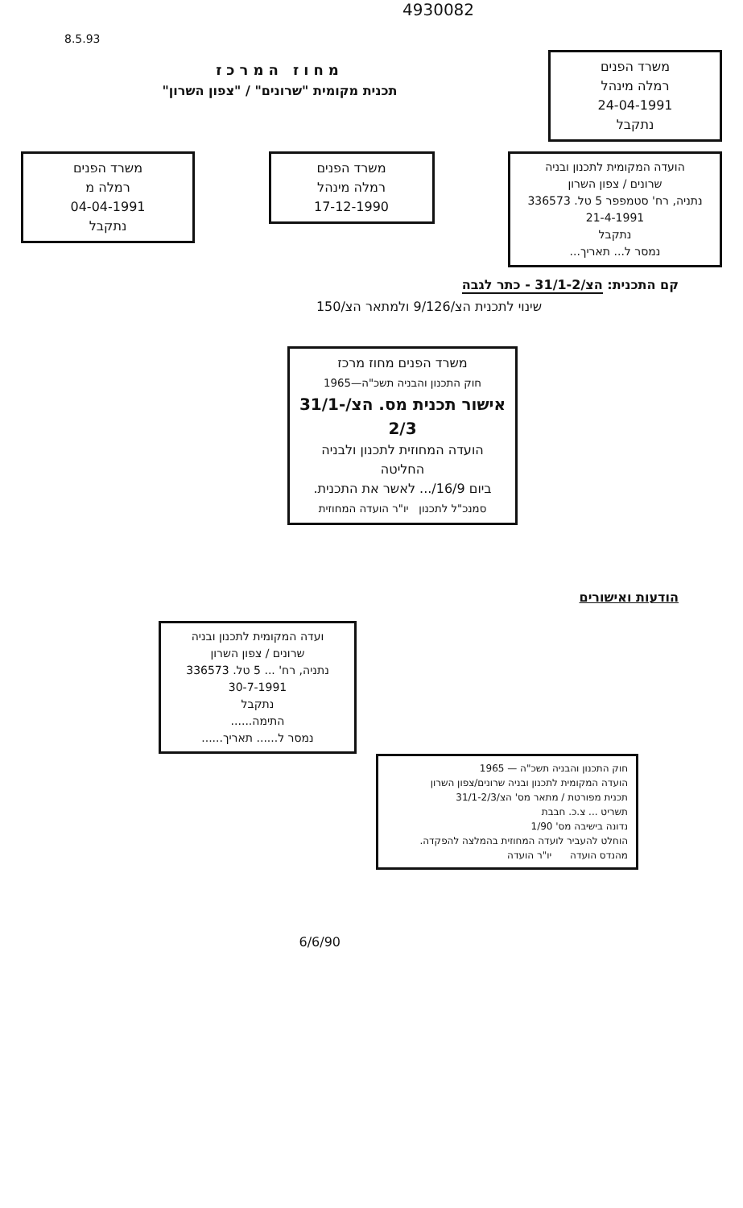4930082
8.5.93
משרד הפנים
רמלה מינהל
24-04-1991
נתקבל
מחוז המרכז
תכנית מקומית "שרונים" / "צפון השרון"
הועדה המקומית לתכנון ובניה
שרונים / צפון השרון
נתניה, רח' סטמפפר 5 טל. 336573
21-4-1991
נתקבל
נמסר ל... תאריך...
משרד הפנים
רמלה מינהל
17-12-1990
משרד הפנים
רמלה מ
04-04-1991
נתקבל
קם התכנית: הצ/31/1-2 - כתר לגבה
שינוי לתכנית הצ/9/126 ולמתאר הצ/150
משרד הפנים מחוז מרכז
חוק התכנון והבניה תשכ"ה—1965
אישור תכנית מס. הצ/31/1-2/3
הועדה המחוזית לתכנון ולבניה החליטה
ביום 16/9/... לאשר את התכנית.
סמנכ"ל לתכנון יו"ר הועדה המחוזית
הודעות ואישורים
ועדה המקומית לתכנון ובניה
שרונים / צפון השרון
נתניה, רח' ... 5 טל. 336573
30-7-1991
נתקבל
התימה......
נמסר ל...... תאריך......
חוק התכנון והבניה תשכ"ה — 1965
הועדה המקומית לתכנון ובניה שרונים/צפון השרון
תכנית מפורטת / מתאר מס' הצ/31/1-2/3
תשריט ... צ.כ. חבבת
נדונה בישיבה מס' 1/90
הוחלט להעביר לועדה המחוזית בהמלצה להפקדה.
מהנדס הועדה יו"ר הועדה
6/6/90